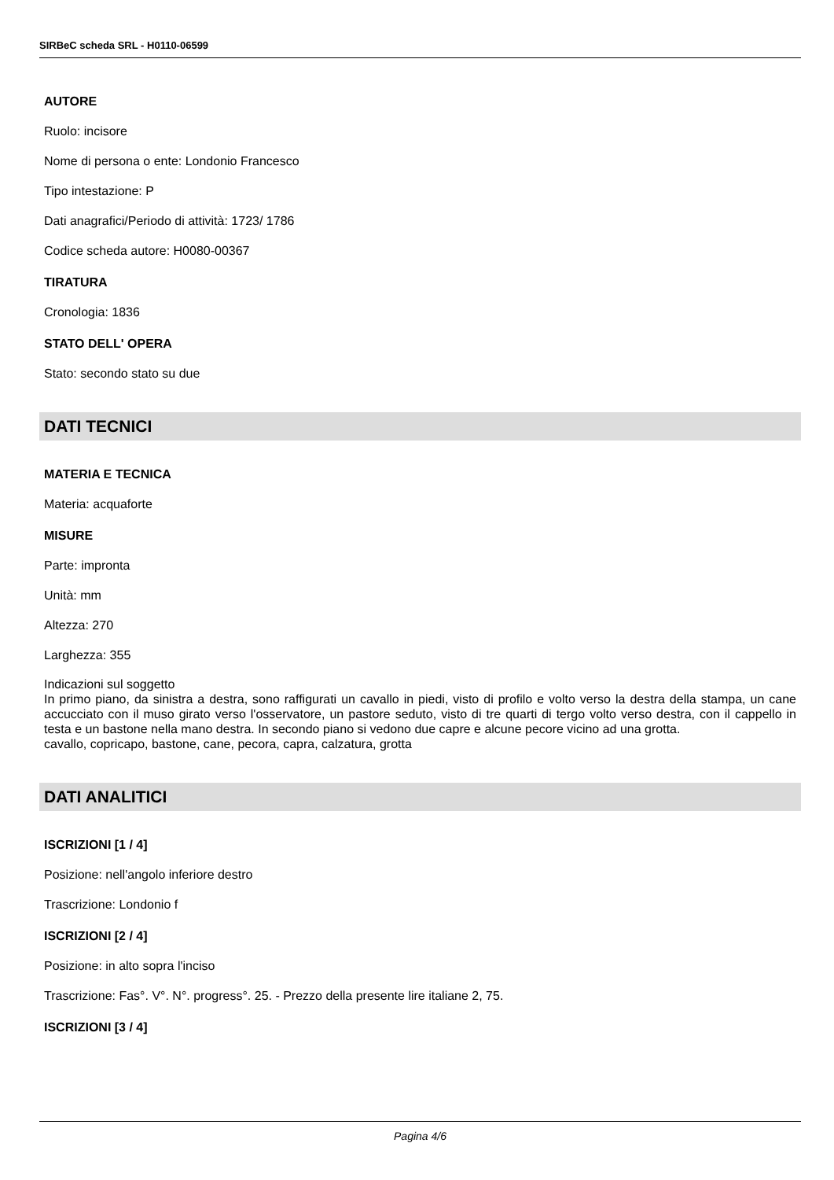SIRBeC scheda SRL - H0110-06599
AUTORE
Ruolo: incisore
Nome di persona o ente: Londonio Francesco
Tipo intestazione: P
Dati anagrafici/Periodo di attività: 1723/ 1786
Codice scheda autore: H0080-00367
TIRATURA
Cronologia: 1836
STATO DELL' OPERA
Stato: secondo stato su due
DATI TECNICI
MATERIA E TECNICA
Materia: acquaforte
MISURE
Parte: impronta
Unità: mm
Altezza: 270
Larghezza: 355
Indicazioni sul soggetto
In primo piano, da sinistra a destra, sono raffigurati un cavallo in piedi, visto di profilo e volto verso la destra della stampa, un cane accucciato con il muso girato verso l'osservatore, un pastore seduto, visto di tre quarti di tergo volto verso destra, con il cappello in testa e un bastone nella mano destra. In secondo piano si vedono due capre e alcune pecore vicino ad una grotta.
cavallo, copricapo, bastone, cane, pecora, capra, calzatura, grotta
DATI ANALITICI
ISCRIZIONI [1 / 4]
Posizione: nell'angolo inferiore destro
Trascrizione: Londonio f
ISCRIZIONI [2 / 4]
Posizione: in alto sopra l'inciso
Trascrizione: Fas°. V°. N°. progress°. 25. - Prezzo della presente lire italiane 2, 75.
ISCRIZIONI [3 / 4]
Pagina 4/6